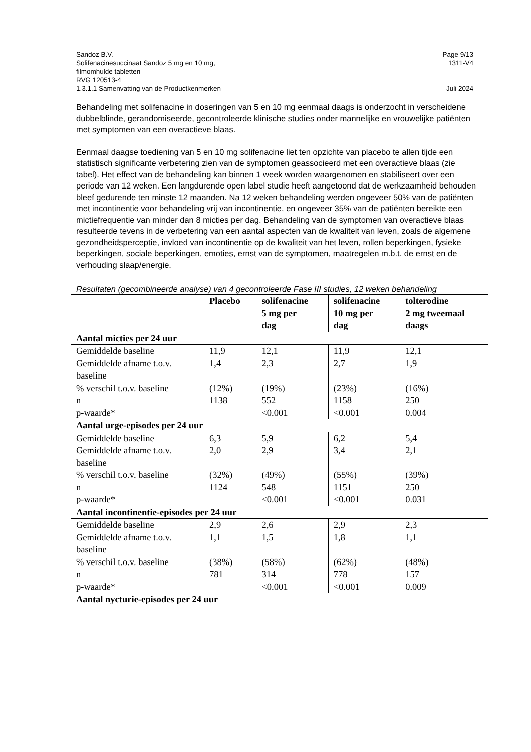Sandoz B.V. Page 9/13
Solifenacinesuccinaat Sandoz 5 mg en 10 mg,
filmomhulde tabletten
RVG 120513-4 1311-V4
1.3.1.1 Samenvatting van de Productkenmerken Juli 2024
Behandeling met solifenacine in doseringen van 5 en 10 mg eenmaal daags is onderzocht in verscheidene dubbelblinde, gerandomiseerde, gecontroleerde klinische studies onder mannelijke en vrouwelijke patiënten met symptomen van een overactieve blaas.
Eenmaal daagse toediening van 5 en 10 mg solifenacine liet ten opzichte van placebo te allen tijde een statistisch significante verbetering zien van de symptomen geassocieerd met een overactieve blaas (zie tabel). Het effect van de behandeling kan binnen 1 week worden waargenomen en stabiliseert over een periode van 12 weken. Een langdurende open label studie heeft aangetoond dat de werkzaamheid behouden bleef gedurende ten minste 12 maanden. Na 12 weken behandeling werden ongeveer 50% van de patiënten met incontinentie voor behandeling vrij van incontinentie, en ongeveer 35% van de patiënten bereikte een mictiefrequentie van minder dan 8 micties per dag. Behandeling van de symptomen van overactieve blaas resulteerde tevens in de verbetering van een aantal aspecten van de kwaliteit van leven, zoals de algemene gezondheidsperceptie, invloed van incontinentie op de kwaliteit van het leven, rollen beperkingen, fysieke beperkingen, sociale beperkingen, emoties, ernst van de symptomen, maatregelen m.b.t. de ernst en de verhouding slaap/energie.
Resultaten (gecombineerde analyse) van 4 gecontroleerde Fase III studies, 12 weken behandeling
| | Placebo | solifenacine 5 mg per dag | solifenacine 10 mg per dag | tolterodine 2 mg tweemaal daags |
| --- | --- | --- | --- | --- |
| Aantal micties per 24 uur | | | | |
| Gemiddelde baseline Gemiddelde afname t.o.v. baseline % verschil t.o.v. baseline n p-waarde* | 11,9 1,4 (12%) 1138 | 12,1 2,3 (19%) 552 <0.001 | 11,9 2,7 (23%) 1158 <0.001 | 12,1 1,9 (16%) 250 0.004 |
| Aantal urge-episodes per 24 uur | | | | |
| Gemiddelde baseline Gemiddelde afname t.o.v. baseline % verschil t.o.v. baseline n p-waarde* | 6,3 2,0 (32%) 1124 | 5,9 2,9 (49%) 548 <0.001 | 6,2 3,4 (55%) 1151 <0.001 | 5,4 2,1 (39%) 250 0.031 |
| Aantal incontinentie-episodes per 24 uur | | | | |
| Gemiddelde baseline Gemiddelde afname t.o.v. baseline % verschil t.o.v. baseline n p-waarde* | 2,9 1,1 (38%) 781 | 2,6 1,5 (58%) 314 <0.001 | 2,9 1,8 (62%) 778 <0.001 | 2,3 1,1 (48%) 157 0.009 |
| Aantal nycturie-episodes per 24 uur | | | | |